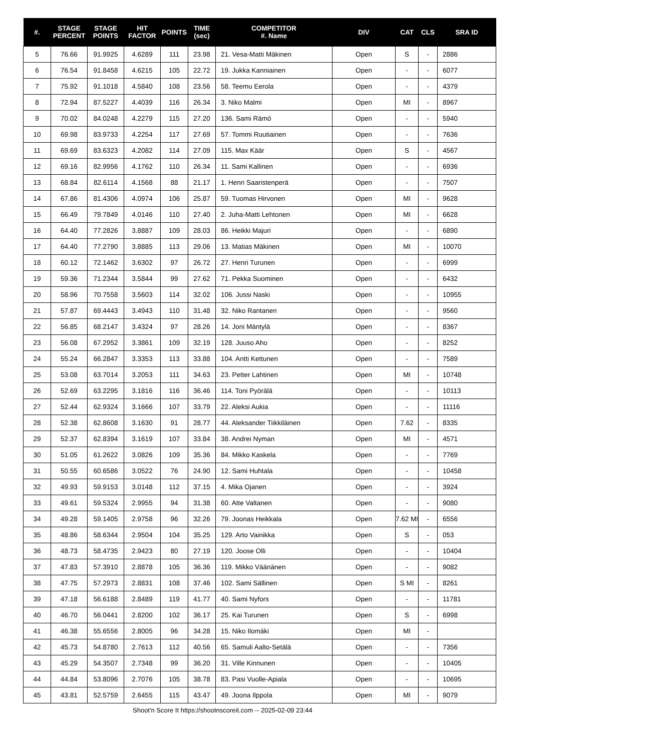| #. | STAGE PERCENT | STAGE POINTS | HIT FACTOR | POINTS | TIME (sec) | COMPETITOR #. Name | DIV | CAT | CLS | SRA ID |
| --- | --- | --- | --- | --- | --- | --- | --- | --- | --- | --- |
| 5 | 76.66 | 91.9925 | 4.6289 | 111 | 23.98 | 21. Vesa-Matti Mäkinen | Open | S | - | 2886 |
| 6 | 76.54 | 91.8458 | 4.6215 | 105 | 22.72 | 19. Jukka Kanniainen | Open | - | - | 6077 |
| 7 | 75.92 | 91.1018 | 4.5840 | 108 | 23.56 | 58. Teemu Eerola | Open | - | - | 4379 |
| 8 | 72.94 | 87.5227 | 4.4039 | 116 | 26.34 | 3. Niko Malmi | Open | MI | - | 8967 |
| 9 | 70.02 | 84.0248 | 4.2279 | 115 | 27.20 | 136. Sami Rämö | Open | - | - | 5940 |
| 10 | 69.98 | 83.9733 | 4.2254 | 117 | 27.69 | 57. Tommi Ruutiainen | Open | - | - | 7636 |
| 11 | 69.69 | 83.6323 | 4.2082 | 114 | 27.09 | 115. Max Käär | Open | S | - | 4567 |
| 12 | 69.16 | 82.9956 | 4.1762 | 110 | 26.34 | 11. Sami Kallinen | Open | - | - | 6936 |
| 13 | 68.84 | 82.6114 | 4.1568 | 88 | 21.17 | 1. Henri Saaristenperä | Open | - | - | 7507 |
| 14 | 67.86 | 81.4306 | 4.0974 | 106 | 25.87 | 59. Tuomas Hirvonen | Open | MI | - | 9628 |
| 15 | 66.49 | 79.7849 | 4.0146 | 110 | 27.40 | 2. Juha-Matti Lehtonen | Open | MI | - | 6628 |
| 16 | 64.40 | 77.2826 | 3.8887 | 109 | 28.03 | 86. Heikki Majuri | Open | - | - | 6890 |
| 17 | 64.40 | 77.2790 | 3.8885 | 113 | 29.06 | 13. Matias Mäkinen | Open | MI | - | 10070 |
| 18 | 60.12 | 72.1462 | 3.6302 | 97 | 26.72 | 27. Henri Turunen | Open | - | - | 6999 |
| 19 | 59.36 | 71.2344 | 3.5844 | 99 | 27.62 | 71. Pekka Suominen | Open | - | - | 6432 |
| 20 | 58.96 | 70.7558 | 3.5603 | 114 | 32.02 | 106. Jussi Naski | Open | - | - | 10955 |
| 21 | 57.87 | 69.4443 | 3.4943 | 110 | 31.48 | 32. Niko Rantanen | Open | - | - | 9560 |
| 22 | 56.85 | 68.2147 | 3.4324 | 97 | 28.26 | 14. Joni Mäntylä | Open | - | - | 8367 |
| 23 | 56.08 | 67.2952 | 3.3861 | 109 | 32.19 | 128. Juuso Aho | Open | - | - | 8252 |
| 24 | 55.24 | 66.2847 | 3.3353 | 113 | 33.88 | 104. Antti Kettunen | Open | - | - | 7589 |
| 25 | 53.08 | 63.7014 | 3.2053 | 111 | 34.63 | 23. Petter Lahtinen | Open | MI | - | 10748 |
| 26 | 52.69 | 63.2295 | 3.1816 | 116 | 36.46 | 114. Toni Pyörälä | Open | - | - | 10113 |
| 27 | 52.44 | 62.9324 | 3.1666 | 107 | 33.79 | 22. Aleksi Aukia | Open | - | - | 11116 |
| 28 | 52.38 | 62.8608 | 3.1630 | 91 | 28.77 | 44. Aleksander Tiikkiläinen | Open | 7.62 | - | 8335 |
| 29 | 52.37 | 62.8394 | 3.1619 | 107 | 33.84 | 38. Andrei Nyman | Open | MI | - | 4571 |
| 30 | 51.05 | 61.2622 | 3.0826 | 109 | 35.36 | 84. Mikko Kaskela | Open | - | - | 7769 |
| 31 | 50.55 | 60.6586 | 3.0522 | 76 | 24.90 | 12. Sami Huhtala | Open | - | - | 10458 |
| 32 | 49.93 | 59.9153 | 3.0148 | 112 | 37.15 | 4. Mika Ojanen | Open | - | - | 3924 |
| 33 | 49.61 | 59.5324 | 2.9955 | 94 | 31.38 | 60. Atte Valtanen | Open | - | - | 9080 |
| 34 | 49.28 | 59.1405 | 2.9758 | 96 | 32.26 | 79. Joonas Heikkala | Open | 7.62 MI | - | 6556 |
| 35 | 48.86 | 58.6344 | 2.9504 | 104 | 35.25 | 129. Arto Vainikka | Open | S | - | 053 |
| 36 | 48.73 | 58.4735 | 2.9423 | 80 | 27.19 | 120. Joose Olli | Open | - | - | 10404 |
| 37 | 47.83 | 57.3910 | 2.8878 | 105 | 36.36 | 119. Mikko Väänänen | Open | - | - | 9082 |
| 38 | 47.75 | 57.2973 | 2.8831 | 108 | 37.46 | 102. Sami Sällinen | Open | S MI | - | 8261 |
| 39 | 47.18 | 56.6188 | 2.8489 | 119 | 41.77 | 40. Sami Nyfors | Open | - | - | 11781 |
| 40 | 46.70 | 56.0441 | 2.8200 | 102 | 36.17 | 25. Kai Turunen | Open | S | - | 6998 |
| 41 | 46.38 | 55.6556 | 2.8005 | 96 | 34.28 | 15. Niko Ilomäki | Open | MI | - | |
| 42 | 45.73 | 54.8780 | 2.7613 | 112 | 40.56 | 65. Samuli Aalto-Setälä | Open | - | - | 7356 |
| 43 | 45.29 | 54.3507 | 2.7348 | 99 | 36.20 | 31. Ville Kinnunen | Open | - | - | 10405 |
| 44 | 44.84 | 53.8096 | 2.7076 | 105 | 38.78 | 83. Pasi Vuolle-Apiala | Open | - | - | 10695 |
| 45 | 43.81 | 52.5759 | 2.6455 | 115 | 43.47 | 49. Joona Ilppola | Open | MI | - | 9079 |
Shoot'n Score It https://shootnscoreit.com -- 2025-02-09 23:44